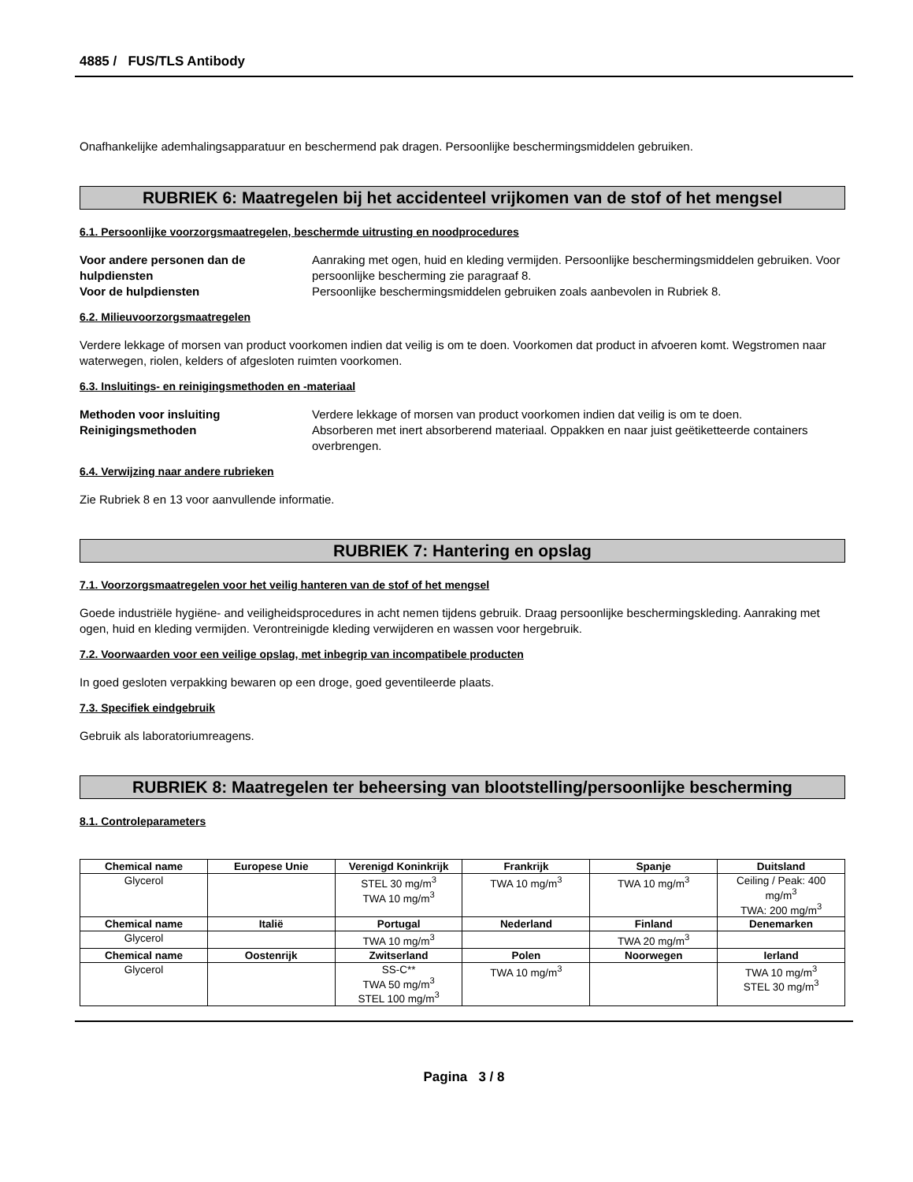4885 / FUS/TLS Antibody
Onafhankelijke ademhalingsapparatuur en beschermend pak dragen. Persoonlijke beschermingsmiddelen gebruiken.
RUBRIEK 6: Maatregelen bij het accidenteel vrijkomen van de stof of het mengsel
6.1. Persoonlijke voorzorgsmaatregelen, beschermde uitrusting en noodprocedures
Voor andere personen dan de hulpdiensten Aanraking met ogen, huid en kleding vermijden. Persoonlijke beschermingsmiddelen gebruiken. Voor persoonlijke bescherming zie paragraaf 8. Voor de hulpdiensten Persoonlijke beschermingsmiddelen gebruiken zoals aanbevolen in Rubriek 8.
6.2. Milieuvoorzorgsmaatregelen
Verdere lekkage of morsen van product voorkomen indien dat veilig is om te doen. Voorkomen dat product in afvoeren komt. Wegstromen naar waterwegen, riolen, kelders of afgesloten ruimten voorkomen.
6.3. Insluitings- en reinigingsmethoden en -materiaal
Methoden voor insluiting Verdere lekkage of morsen van product voorkomen indien dat veilig is om te doen. Reinigingsmethoden Absorberen met inert absorberend materiaal. Oppakken en naar juist geëtiketteerde containers overbrengen.
6.4. Verwijzing naar andere rubrieken
Zie Rubriek 8 en 13 voor aanvullende informatie.
RUBRIEK 7: Hantering en opslag
7.1. Voorzorgsmaatregelen voor het veilig hanteren van de stof of het mengsel
Goede industriële hygiëne- and veiligheidsprocedures in acht nemen tijdens gebruik. Draag persoonlijke beschermingskleding. Aanraking met ogen, huid en kleding vermijden. Verontreinigde kleding verwijderen en wassen voor hergebruik.
7.2. Voorwaarden voor een veilige opslag, met inbegrip van incompatibele producten
In goed gesloten verpakking bewaren op een droge, goed geventileerde plaats.
7.3. Specifiek eindgebruik
Gebruik als laboratoriumreagens.
RUBRIEK 8: Maatregelen ter beheersing van blootstelling/persoonlijke bescherming
8.1. Controleparameters
| Chemical name | Europese Unie | Verenigd Koninkrijk | Frankrijk | Spanje | Duitsland |
| --- | --- | --- | --- | --- | --- |
| Glycerol | | STEL 30 mg/m<sup>3</sup> TWA 10 mg/m<sup>3</sup> | TWA 10 mg/m<sup>3</sup> | TWA 10 mg/m<sup>3</sup> | Ceiling / Peak: 400 mg/m<sup>3</sup> TWA: 200 mg/m<sup>3</sup> |
| Chemical name | Italië | Portugal | Nederland | Finland | Denemarken |
| Glycerol | | TWA 10 mg/m<sup>3</sup> | | TWA 20 mg/m<sup>3</sup> | |
| Chemical name | Oostenrijk | Zwitserland | Polen | Noorwegen | Ierland |
| Glycerol | | SS-C** TWA 50 mg/m<sup>3</sup> STEL 100 mg/m<sup>3</sup> | TWA 10 mg/m<sup>3</sup> | | TWA 10 mg/m<sup>3</sup> STEL 30 mg/m<sup>3</sup> |
Pagina 3 / 8